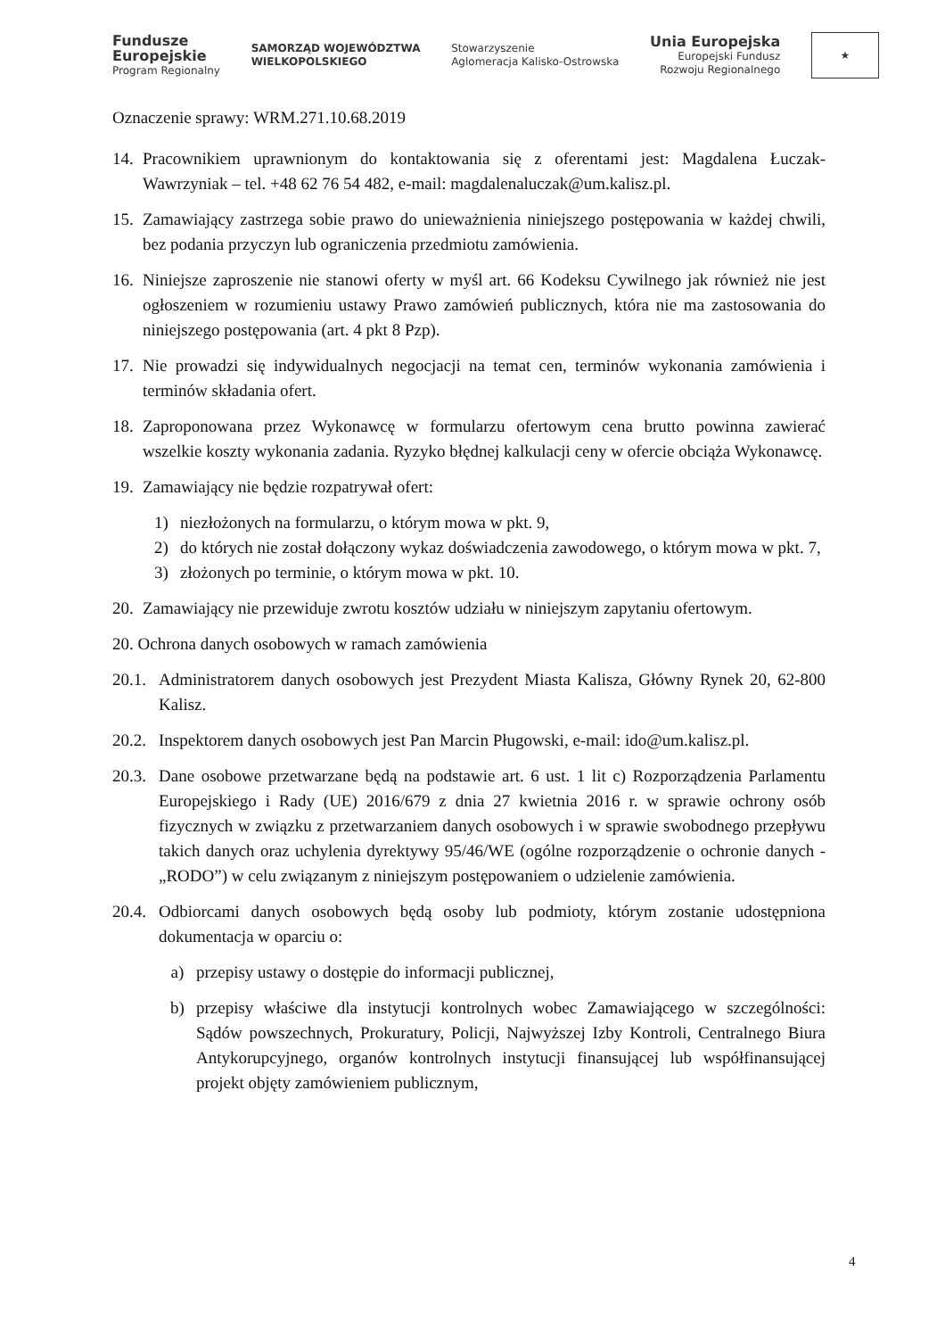Fundusze
Europejskie
Program Regionalny
SAMORZĄD WOJEWÓDZTWA
WIELKOPOLSKIEGO
Stowarzyszenie
Aglomeracja Kalisko-Ostrowska
Unia Europejska
Europejski Fundusz
Rozwoju Regionalnego
★
Oznaczenie sprawy: WRM.271.10.68.2019
14. Pracownikiem uprawnionym do kontaktowania się z oferentami jest: Magdalena Łuczak-Wawrzyniak – tel. +48 62 76 54 482, e-mail: magdalenaluczak@um.kalisz.pl.
15. Zamawiający zastrzega sobie prawo do unieważnienia niniejszego postępowania w każdej chwili, bez podania przyczyn lub ograniczenia przedmiotu zamówienia.
16. Niniejsze zaproszenie nie stanowi oferty w myśl art. 66 Kodeksu Cywilnego jak również nie jest ogłoszeniem w rozumieniu ustawy Prawo zamówień publicznych, która nie ma zastosowania do niniejszego postępowania (art. 4 pkt 8 Pzp).
17. Nie prowadzi się indywidualnych negocjacji na temat cen, terminów wykonania zamówienia i terminów składania ofert.
18. Zaproponowana przez Wykonawcę w formularzu ofertowym cena brutto powinna zawierać wszelkie koszty wykonania zadania. Ryzyko błędnej kalkulacji ceny w ofercie obciąża Wykonawcę.
19. Zamawiający nie będzie rozpatrywał ofert:
1) niezłożonych na formularzu, o którym mowa w pkt. 9,
2) do których nie został dołączony wykaz doświadczenia zawodowego, o którym mowa w pkt. 7,
3) złożonych po terminie, o którym mowa w pkt. 10.
20. Zamawiający nie przewiduje zwrotu kosztów udziału w niniejszym zapytaniu ofertowym.
20. Ochrona danych osobowych w ramach zamówienia
20.1. Administratorem danych osobowych jest Prezydent Miasta Kalisza, Główny Rynek 20, 62-800 Kalisz.
20.2. Inspektorem danych osobowych jest Pan Marcin Pługowski, e-mail: ido@um.kalisz.pl.
20.3. Dane osobowe przetwarzane będą na podstawie art. 6 ust. 1 lit c) Rozporządzenia Parlamentu Europejskiego i Rady (UE) 2016/679 z dnia 27 kwietnia 2016 r. w sprawie ochrony osób fizycznych w związku z przetwarzaniem danych osobowych i w sprawie swobodnego przepływu takich danych oraz uchylenia dyrektywy 95/46/WE (ogólne rozporządzenie o ochronie danych - „RODO”) w celu związanym z niniejszym postępowaniem o udzielenie zamówienia.
20.4. Odbiorcami danych osobowych będą osoby lub podmioty, którym zostanie udostępniona dokumentacja w oparciu o:
a) przepisy ustawy o dostępie do informacji publicznej,
b) przepisy właściwe dla instytucji kontrolnych wobec Zamawiającego w szczególności: Sądów powszechnych, Prokuratury, Policji, Najwyższej Izby Kontroli, Centralnego Biura Antykorupcyjnego, organów kontrolnych instytucji finansującej lub współfinansującej projekt objęty zamówieniem publicznym,
4